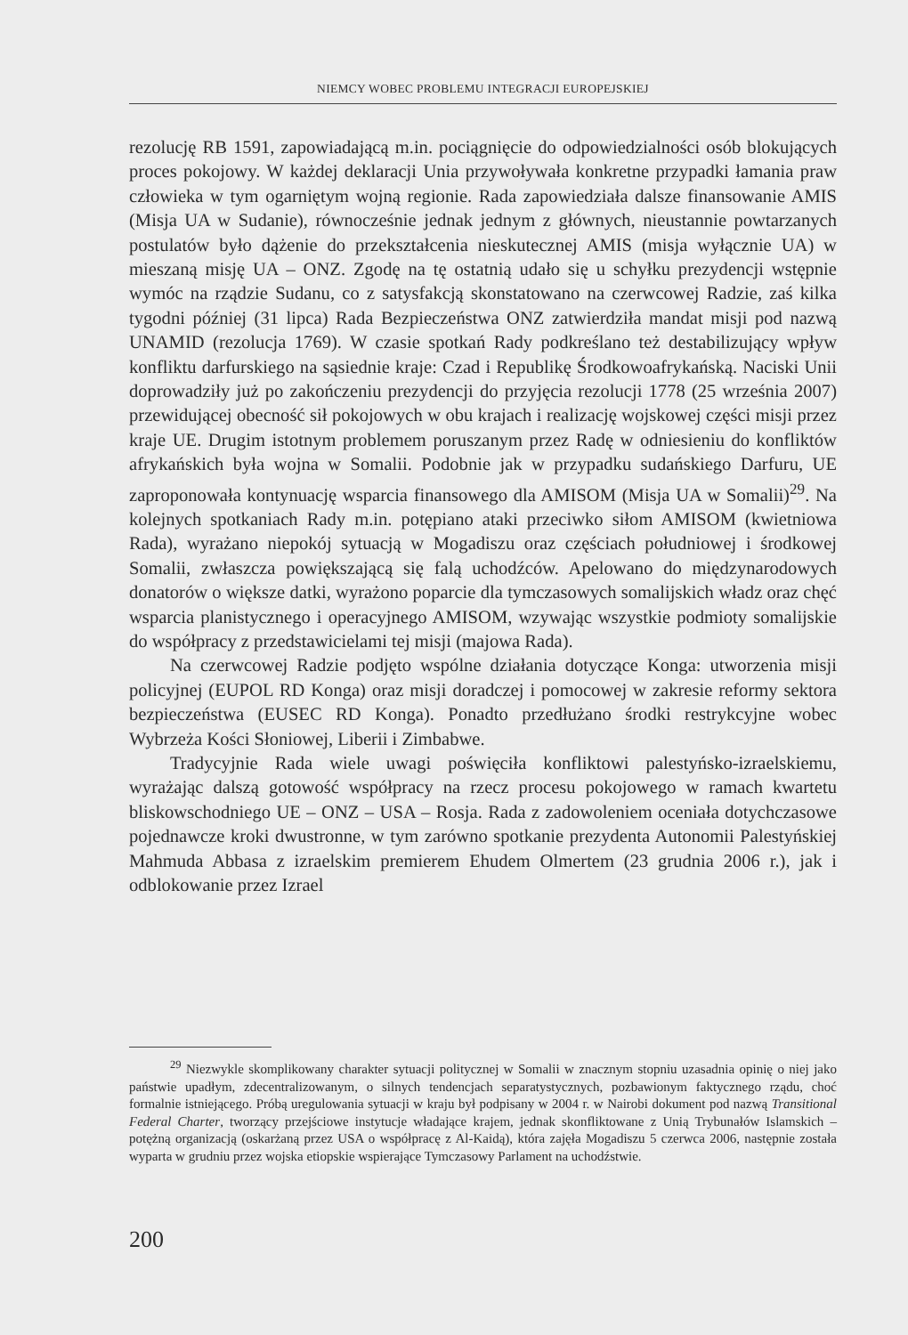NIEMCY WOBEC PROBLEMU INTEGRACJI EUROPEJSKIEJ
rezolucję RB 1591, zapowiadającą m.in. pociągnięcie do odpowiedzialności osób blokujących proces pokojowy. W każdej deklaracji Unia przywoływała konkretne przypadki łamania praw człowieka w tym ogarniętym wojną regionie. Rada zapowiedziała dalsze finansowanie AMIS (Misja UA w Sudanie), równocześnie jednak jednym z głównych, nieustannie powtarzanych postulatów było dążenie do przekształcenia nieskutecznej AMIS (misja wyłącznie UA) w mieszaną misję UA – ONZ. Zgodę na tę ostatnią udało się u schyłku prezydencji wstępnie wymóc na rządzie Sudanu, co z satysfakcją skonstatowano na czerwcowej Radzie, zaś kilka tygodni później (31 lipca) Rada Bezpieczeństwa ONZ zatwierdziła mandat misji pod nazwą UNAMID (rezolucja 1769). W czasie spotkań Rady podkreślano też destabilizujący wpływ konfliktu darfurskiego na sąsiednie kraje: Czad i Republikę Środkowoafrykańską. Naciski Unii doprowadziły już po zakończeniu prezydencji do przyjęcia rezolucji 1778 (25 września 2007) przewidującej obecność sił pokojowych w obu krajach i realizację wojskowej części misji przez kraje UE. Drugim istotnym problemem poruszanym przez Radę w odniesieniu do konfliktów afrykańskich była wojna w Somalii. Podobnie jak w przypadku sudańskiego Darfuru, UE zaproponowała kontynuację wsparcia finansowego dla AMISOM (Misja UA w Somalii)<sup>29</sup>. Na kolejnych spotkaniach Rady m.in. potępiano ataki przeciwko siłom AMISOM (kwietniowa Rada), wyrażano niepokój sytuacją w Mogadiszu oraz częściach południowej i środkowej Somalii, zwłaszcza powiększającą się falą uchodźców. Apelowano do międzynarodowych donatorów o większe datki, wyrażono poparcie dla tymczasowych somalijskich władz oraz chęć wsparcia planistycznego i operacyjnego AMISOM, wzywając wszystkie podmioty somalijskie do współpracy z przedstawicielami tej misji (majowa Rada).
Na czerwcowej Radzie podjęto wspólne działania dotyczące Konga: utworzenia misji policyjnej (EUPOL RD Konga) oraz misji doradczej i pomocowej w zakresie reformy sektora bezpieczeństwa (EUSEC RD Konga). Ponadto przedłużano środki restrykcyjne wobec Wybrzeża Kości Słoniowej, Liberii i Zimbabwe.
Tradycyjnie Rada wiele uwagi poświęciła konfliktowi palestyńsko-izraelskiemu, wyrażając dalszą gotowość współpracy na rzecz procesu pokojowego w ramach kwartetu bliskowschodniego UE – ONZ – USA – Rosja. Rada z zadowoleniem oceniała dotychczasowe pojednawcze kroki dwustronne, w tym zarówno spotkanie prezydenta Autonomii Palestyńskiej Mahmuda Abbasa z izraelskim premierem Ehudem Olmertem (23 grudnia 2006 r.), jak i odblokowanie przez Izrael
<sup>29</sup> Niezwykle skomplikowany charakter sytuacji politycznej w Somalii w znacznym stopniu uzasadnia opinię o niej jako państwie upadłym, zdecentralizowanym, o silnych tendencjach separatystycznych, pozbawionym faktycznego rządu, choć formalnie istniejącego. Próbą uregulowania sytuacji w kraju był podpisany w 2004 r. w Nairobi dokument pod nazwą Transitional Federal Charter, tworzący przejściowe instytucje władające krajem, jednak skonfliktowane z Unią Trybunałów Islamskich – potężną organizacją (oskarżaną przez USA o współpracę z Al-Kaidą), która zajęła Mogadiszu 5 czerwca 2006, następnie została wyparta w grudniu przez wojska etiopskie wspierające Tymczasowy Parlament na uchodźstwie.
200